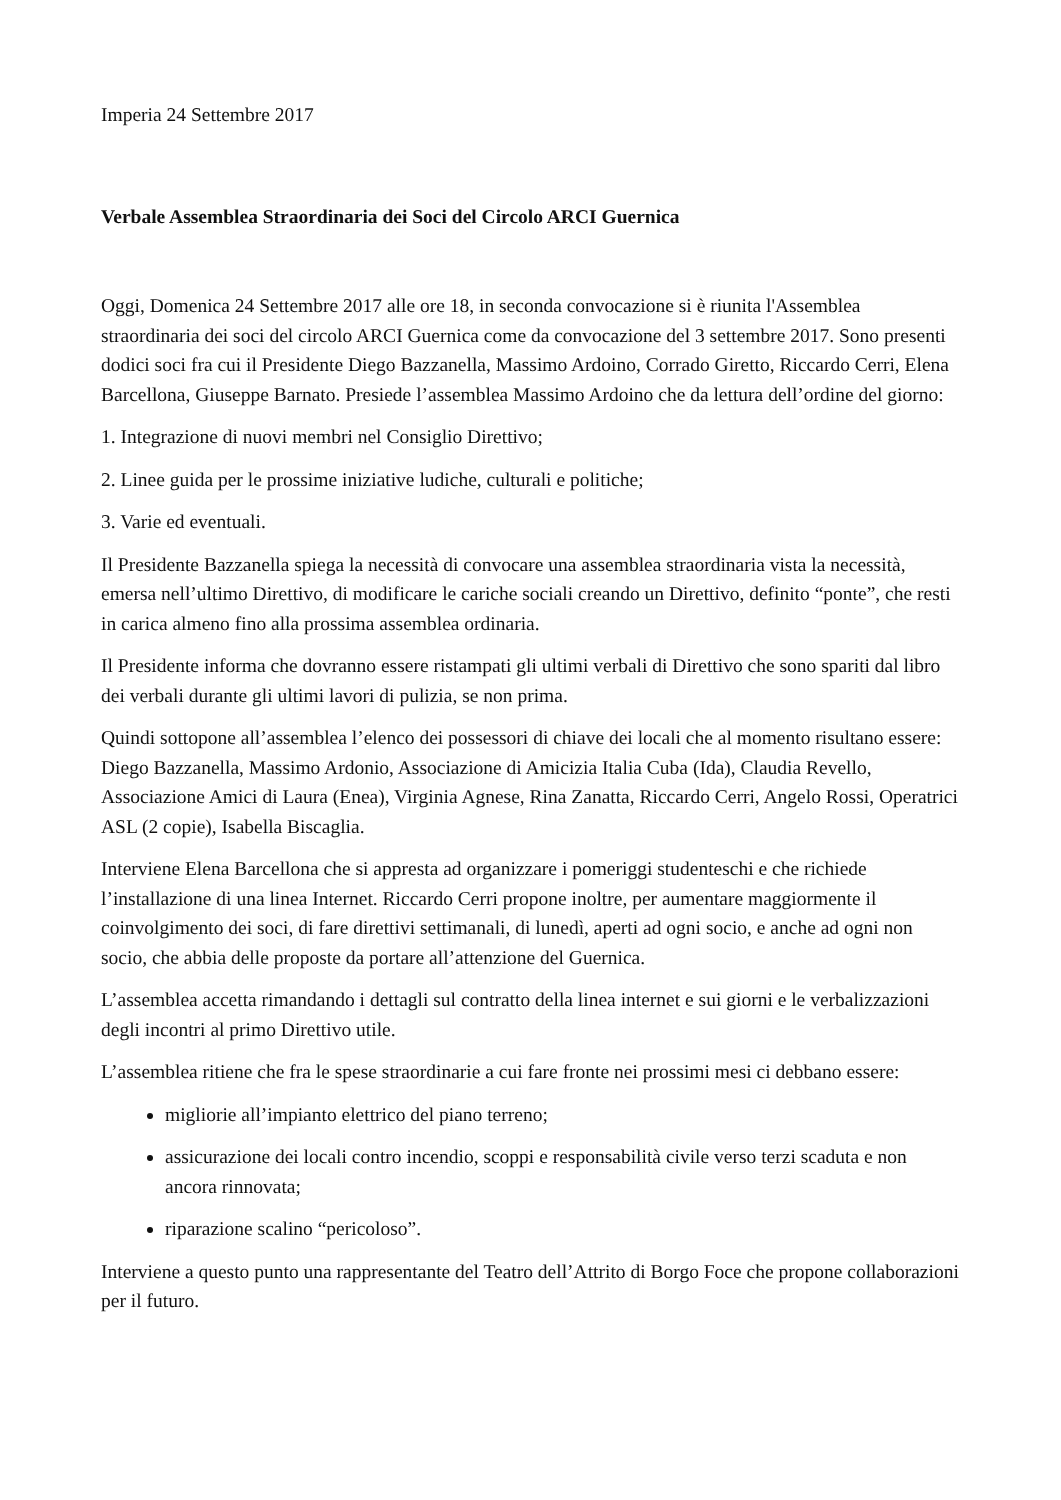Imperia 24 Settembre 2017
Verbale Assemblea Straordinaria dei Soci del Circolo ARCI Guernica
Oggi, Domenica 24 Settembre 2017 alle ore 18, in seconda convocazione si è riunita l'Assemblea straordinaria dei soci del circolo ARCI Guernica come da convocazione del 3 settembre 2017. Sono presenti dodici soci fra cui il Presidente Diego Bazzanella, Massimo Ardoino, Corrado Giretto, Riccardo Cerri, Elena Barcellona, Giuseppe Barnato. Presiede l’assemblea Massimo Ardoino che da lettura dell’ordine del giorno:
1. Integrazione di nuovi membri nel Consiglio Direttivo;
2. Linee guida per le prossime iniziative ludiche, culturali e politiche;
3. Varie ed eventuali.
Il Presidente Bazzanella spiega la necessità di convocare una assemblea straordinaria vista la necessità, emersa nell’ultimo Direttivo, di modificare le cariche sociali creando un Direttivo, definito “ponte”, che resti in carica almeno fino alla prossima assemblea ordinaria.
Il Presidente informa che dovranno essere ristampati gli ultimi verbali di Direttivo che sono spariti dal libro dei verbali durante gli ultimi lavori di pulizia, se non prima.
Quindi sottopone all’assemblea l’elenco dei possessori di chiave dei locali che al momento risultano essere: Diego Bazzanella, Massimo Ardonio, Associazione di Amicizia Italia Cuba (Ida), Claudia Revello, Associazione Amici di Laura (Enea), Virginia Agnese, Rina Zanatta, Riccardo Cerri, Angelo Rossi, Operatrici ASL (2 copie), Isabella Biscaglia.
Interviene Elena Barcellona che si appresta ad organizzare i pomeriggi studenteschi e che richiede l’installazione di una linea Internet. Riccardo Cerri propone inoltre, per aumentare maggiormente il coinvolgimento dei soci, di fare direttivi settimanali, di lunedì, aperti ad ogni socio, e anche ad ogni non socio, che abbia delle proposte da portare all’attenzione del Guernica.
L’assemblea accetta rimandando i dettagli sul contratto della linea internet e sui giorni e le verbalizzazioni degli incontri al primo Direttivo utile.
L’assemblea ritiene che fra le spese straordinarie a cui fare fronte nei prossimi mesi ci debbano essere:
migliorie all’impianto elettrico del piano terreno;
assicurazione dei locali contro incendio, scoppi e responsabilità civile verso terzi scaduta e non ancora rinnovata;
riparazione scalino “pericoloso”.
Interviene a questo punto una rappresentante del Teatro dell’Attrito di Borgo Foce che propone collaborazioni per il futuro.